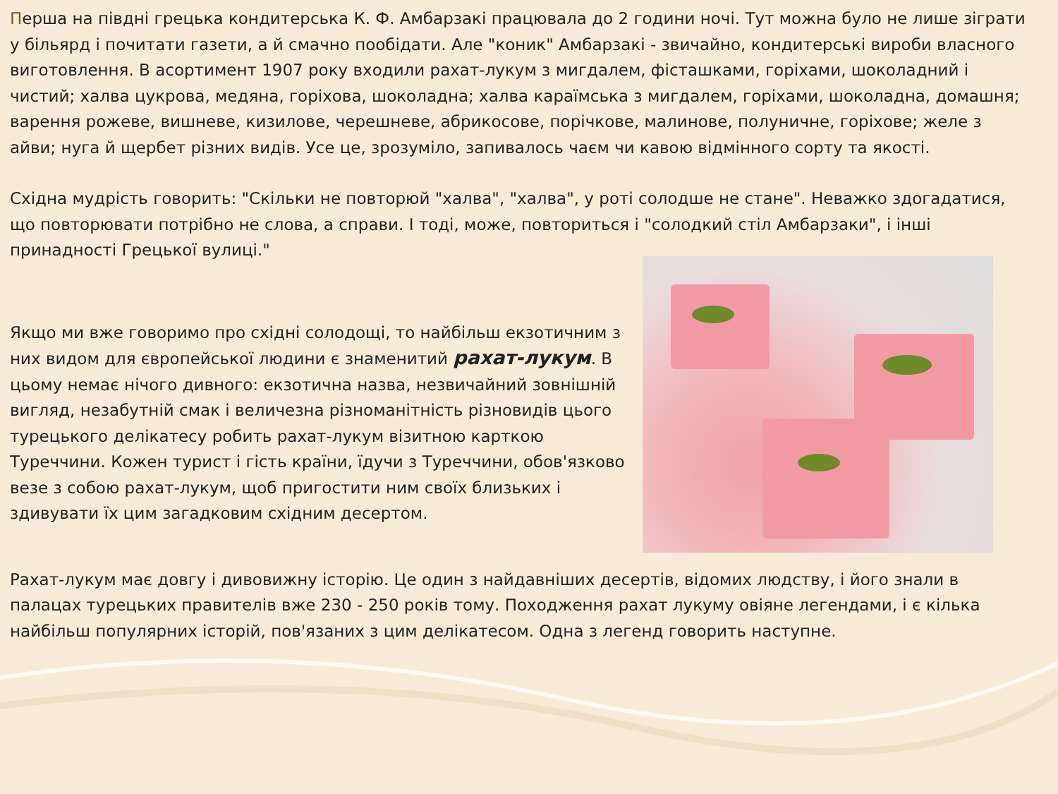Перша на півдні грецька кондитерська К. Ф. Амбарзакі працювала до 2 години ночі. Тут можна було не лише зіграти у більярд і почитати газети, а й смачно пообідати. Але "коник" Амбарзакі - звичайно, кондитерські вироби власного виготовлення. В асортимент 1907 року входили рахат-лукум з мигдалем, фісташками, горіхами, шоколадний і чистий; халва цукрова, медяна, горіхова, шоколадна; халва караїмська з мигдалем, горіхами, шоколадна, домашня; варення рожеве, вишневе, кизилове, черешневе, абрикосове, порічкове, малинове, полуничне, горіхове; желе з айви; нуга й щербет різних видів. Усе це, зрозуміло, запивалось чаєм чи кавою відмінного сорту та якості.
Східна мудрість говорить: "Скільки не повторюй "халва", "халва", у роті солодше не стане". Неважко здогадатися, що повторювати потрібно не слова, а справи. І тоді, може, повториться і "солодкий стіл Амбарзаки", і інші принадності Грецької вулиці."
Якщо ми вже говоримо про східні солодощі, то найбільш екзотичним з них видом для європейської людини є знаменитий рахат-лукум. В цьому немає нічого дивного: екзотична назва, незвичайний зовнішній вигляд, незабутній смак і величезна різноманітність різновидів цього турецького делікатесу робить рахат-лукум візитною карткою Туреччини. Кожен турист і гість країни, їдучи з Туреччини, обов'язково везе з собою рахат-лукум, щоб пригостити ним своїх близьких і здивувати їх цим загадковим східним десертом.
Рахат-лукум має довгу і дивовижну історію. Це один з найдавніших десертів, відомих людству, і його знали в палацах турецьких правителів вже 230 - 250 років тому. Походження рахат лукуму овіяне легендами, і є кілька найбільш популярних історій, пов'язаних з цим делікатесом. Одна з легенд говорить наступне.